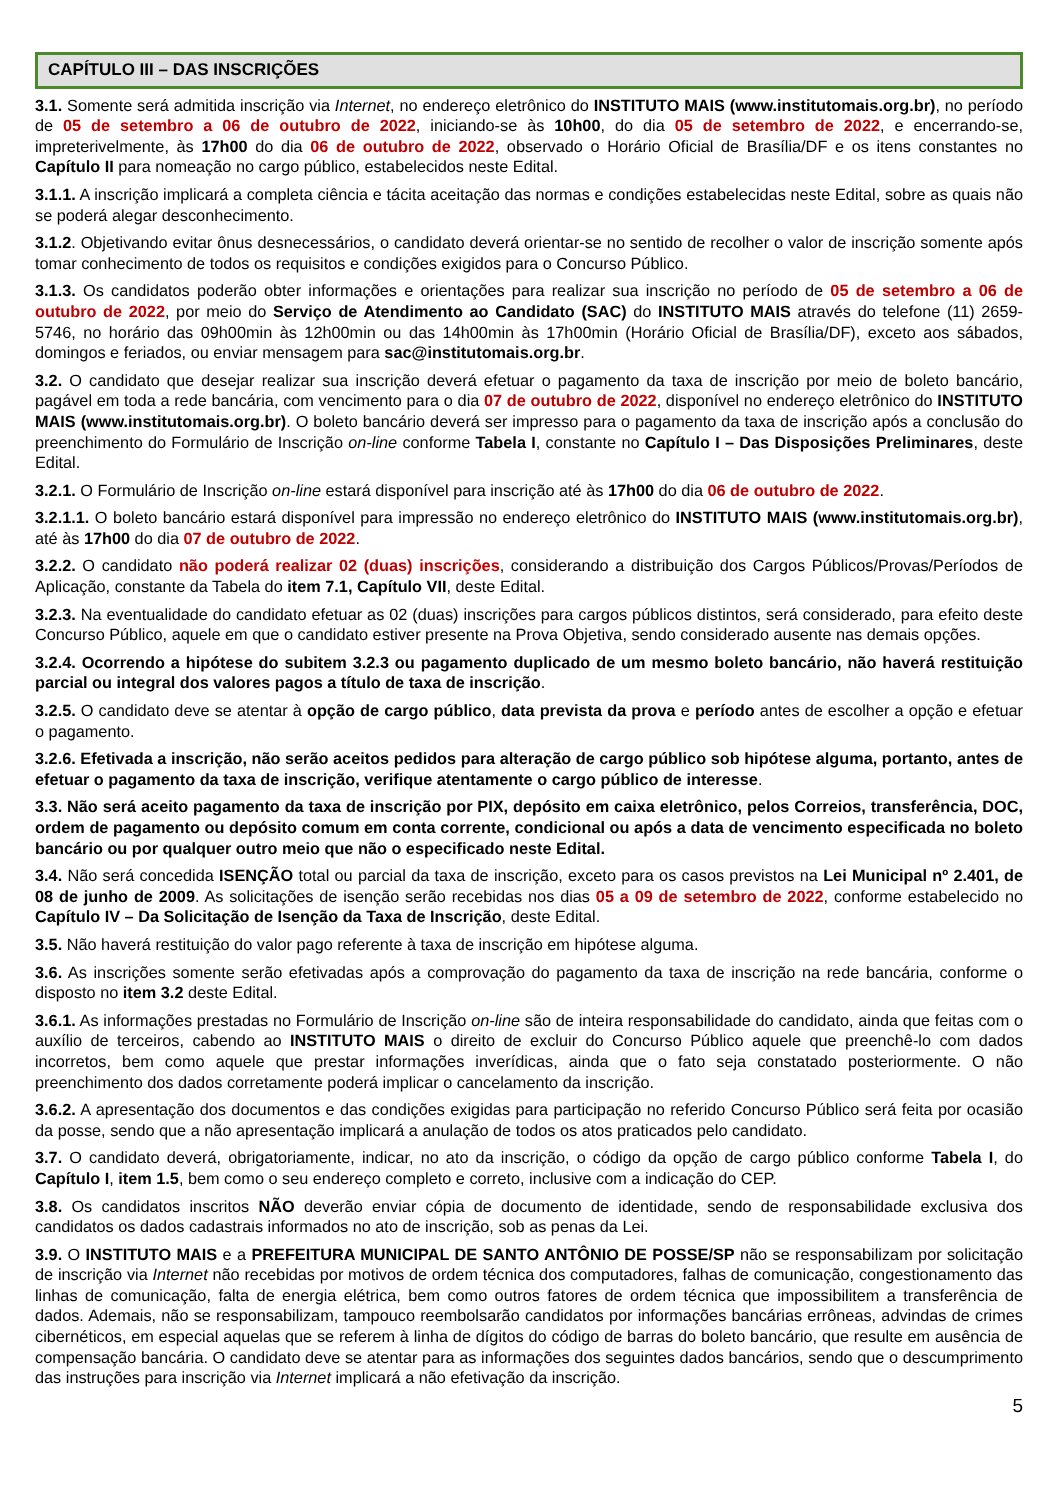CAPÍTULO III – DAS INSCRIÇÕES
3.1. Somente será admitida inscrição via Internet, no endereço eletrônico do INSTITUTO MAIS (www.institutomais.org.br), no período de 05 de setembro a 06 de outubro de 2022, iniciando-se às 10h00, do dia 05 de setembro de 2022, e encerrando-se, impreterivelmente, às 17h00 do dia 06 de outubro de 2022, observado o Horário Oficial de Brasília/DF e os itens constantes no Capítulo II para nomeação no cargo público, estabelecidos neste Edital.
3.1.1. A inscrição implicará a completa ciência e tácita aceitação das normas e condições estabelecidas neste Edital, sobre as quais não se poderá alegar desconhecimento.
3.1.2. Objetivando evitar ônus desnecessários, o candidato deverá orientar-se no sentido de recolher o valor de inscrição somente após tomar conhecimento de todos os requisitos e condições exigidos para o Concurso Público.
3.1.3. Os candidatos poderão obter informações e orientações para realizar sua inscrição no período de 05 de setembro a 06 de outubro de 2022, por meio do Serviço de Atendimento ao Candidato (SAC) do INSTITUTO MAIS através do telefone (11) 2659-5746, no horário das 09h00min às 12h00min ou das 14h00min às 17h00min (Horário Oficial de Brasília/DF), exceto aos sábados, domingos e feriados, ou enviar mensagem para sac@institutomais.org.br.
3.2. O candidato que desejar realizar sua inscrição deverá efetuar o pagamento da taxa de inscrição por meio de boleto bancário, pagável em toda a rede bancária, com vencimento para o dia 07 de outubro de 2022, disponível no endereço eletrônico do INSTITUTO MAIS (www.institutomais.org.br). O boleto bancário deverá ser impresso para o pagamento da taxa de inscrição após a conclusão do preenchimento do Formulário de Inscrição on-line conforme Tabela I, constante no Capítulo I – Das Disposições Preliminares, deste Edital.
3.2.1. O Formulário de Inscrição on-line estará disponível para inscrição até às 17h00 do dia 06 de outubro de 2022.
3.2.1.1. O boleto bancário estará disponível para impressão no endereço eletrônico do INSTITUTO MAIS (www.institutomais.org.br), até às 17h00 do dia 07 de outubro de 2022.
3.2.2. O candidato não poderá realizar 02 (duas) inscrições, considerando a distribuição dos Cargos Públicos/Provas/Períodos de Aplicação, constante da Tabela do item 7.1, Capítulo VII, deste Edital.
3.2.3. Na eventualidade do candidato efetuar as 02 (duas) inscrições para cargos públicos distintos, será considerado, para efeito deste Concurso Público, aquele em que o candidato estiver presente na Prova Objetiva, sendo considerado ausente nas demais opções.
3.2.4. Ocorrendo a hipótese do subitem 3.2.3 ou pagamento duplicado de um mesmo boleto bancário, não haverá restituição parcial ou integral dos valores pagos a título de taxa de inscrição.
3.2.5. O candidato deve se atentar à opção de cargo público, data prevista da prova e período antes de escolher a opção e efetuar o pagamento.
3.2.6. Efetivada a inscrição, não serão aceitos pedidos para alteração de cargo público sob hipótese alguma, portanto, antes de efetuar o pagamento da taxa de inscrição, verifique atentamente o cargo público de interesse.
3.3. Não será aceito pagamento da taxa de inscrição por PIX, depósito em caixa eletrônico, pelos Correios, transferência, DOC, ordem de pagamento ou depósito comum em conta corrente, condicional ou após a data de vencimento especificada no boleto bancário ou por qualquer outro meio que não o especificado neste Edital.
3.4. Não será concedida ISENÇÃO total ou parcial da taxa de inscrição, exceto para os casos previstos na Lei Municipal nº 2.401, de 08 de junho de 2009. As solicitações de isenção serão recebidas nos dias 05 a 09 de setembro de 2022, conforme estabelecido no Capítulo IV – Da Solicitação de Isenção da Taxa de Inscrição, deste Edital.
3.5. Não haverá restituição do valor pago referente à taxa de inscrição em hipótese alguma.
3.6. As inscrições somente serão efetivadas após a comprovação do pagamento da taxa de inscrição na rede bancária, conforme o disposto no item 3.2 deste Edital.
3.6.1. As informações prestadas no Formulário de Inscrição on-line são de inteira responsabilidade do candidato, ainda que feitas com o auxílio de terceiros, cabendo ao INSTITUTO MAIS o direito de excluir do Concurso Público aquele que preenchê-lo com dados incorretos, bem como aquele que prestar informações inverídicas, ainda que o fato seja constatado posteriormente. O não preenchimento dos dados corretamente poderá implicar o cancelamento da inscrição.
3.6.2. A apresentação dos documentos e das condições exigidas para participação no referido Concurso Público será feita por ocasião da posse, sendo que a não apresentação implicará a anulação de todos os atos praticados pelo candidato.
3.7. O candidato deverá, obrigatoriamente, indicar, no ato da inscrição, o código da opção de cargo público conforme Tabela I, do Capítulo I, item 1.5, bem como o seu endereço completo e correto, inclusive com a indicação do CEP.
3.8. Os candidatos inscritos NÃO deverão enviar cópia de documento de identidade, sendo de responsabilidade exclusiva dos candidatos os dados cadastrais informados no ato de inscrição, sob as penas da Lei.
3.9. O INSTITUTO MAIS e a PREFEITURA MUNICIPAL DE SANTO ANTÔNIO DE POSSE/SP não se responsabilizam por solicitação de inscrição via Internet não recebidas por motivos de ordem técnica dos computadores, falhas de comunicação, congestionamento das linhas de comunicação, falta de energia elétrica, bem como outros fatores de ordem técnica que impossibilitem a transferência de dados. Ademais, não se responsabilizam, tampouco reembolsarão candidatos por informações bancárias errôneas, advindas de crimes cibernéticos, em especial aquelas que se referem à linha de dígitos do código de barras do boleto bancário, que resulte em ausência de compensação bancária. O candidato deve se atentar para as informações dos seguintes dados bancários, sendo que o descumprimento das instruções para inscrição via Internet implicará a não efetivação da inscrição.
5